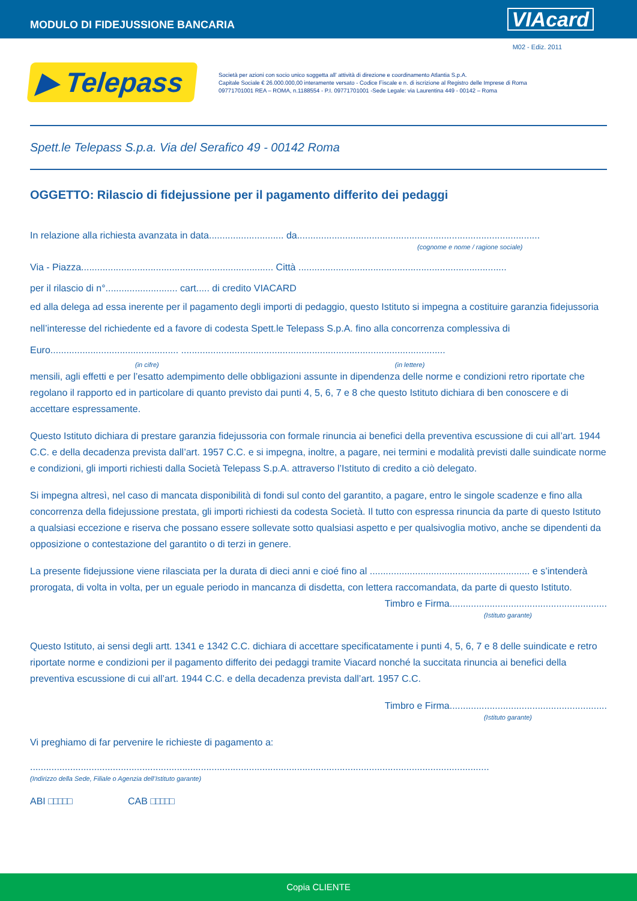MODULO DI FIDEJUSSIONE BANCARIA
VIAcard
M02 - Ediz. 2011
▶ Telepass
Società per azioni con socio unico soggetta all’ attività di direzione e coordinamento Atlantia S.p.A.
Capitale Sociale € 26.000.000,00 interamente versato - Codice Fiscale e n. di iscrizione al Registro delle Imprese di Roma
09771701001 REA – ROMA, n.1188554 - P.I. 09771701001 -Sede Legale: via Laurentina 449 - 00142 – Roma
Spett.le Telepass S.p.a. Via del Serafico 49 - 00142 Roma
OGGETTO: Rilascio di fidejussione per il pagamento differito dei pedaggi
In relazione alla richiesta avanzata in data............................ da...........................................................................................
(cognome e nome / ragione sociale)
Via - Piazza........................................................................ Città ..............................................................................
per il rilascio di n°........................... cart..... di credito VIACARD
ed alla delega ad essa inerente per il pagamento degli importi di pedaggio, questo Istituto si impegna a costituire garanzia fidejussoria nell’interesse del richiedente ed a favore di codesta Spett.le Telepass S.p.A. fino alla concorrenza complessiva di Euro................................................ ...................................................................................................
(in cifre) (in lettere)
mensili, agli effetti e per l’esatto adempimento delle obbligazioni assunte in dipendenza delle norme e condizioni retro riportate che regolano il rapporto ed in particolare di quanto previsto dai punti 4, 5, 6, 7 e 8 che questo Istituto dichiara di ben conoscere e di accettare espressamente.
Questo Istituto dichiara di prestare garanzia fidejussoria con formale rinuncia ai benefici della preventiva escussione di cui all’art. 1944 C.C. e della decadenza prevista dall’art. 1957 C.C. e si impegna, inoltre, a pagare, nei termini e modalità previsti dalle suindicate norme e condizioni, gli importi richiesti dalla Società Telepass S.p.A. attraverso l’Istituto di credito a ciò delegato.
Si impegna altresì, nel caso di mancata disponibilità di fondi sul conto del garantito, a pagare, entro le singole scadenze e fino alla concorrenza della fidejussione prestata, gli importi richiesti da codesta Società. Il tutto con espressa rinuncia da parte di questo Istituto a qualsiasi eccezione e riserva che possano essere sollevate sotto qualsiasi aspetto e per qualsivoglia motivo, anche se dipendenti da opposizione o contestazione del garantito o di terzi in genere.
La presente fidejussione viene rilasciata per la durata di dieci anni e cioé fino al ............................................................ e s’intenderà prorogata, di volta in volta, per un eguale periodo in mancanza di disdetta, con lettera raccomandata, da parte di questo Istituto.
Timbro e Firma...........................................................
(Istituto garante)
Questo Istituto, ai sensi degli artt. 1341 e 1342 C.C. dichiara di accettare specificatamente i punti 4, 5, 6, 7 e 8 delle suindicate e retro riportate norme e condizioni per il pagamento differito dei pedaggi tramite Viacard nonché la succitata rinuncia ai benefici della preventiva escussione di cui all’art. 1944 C.C. e della decadenza prevista dall’art. 1957 C.C.
Timbro e Firma...........................................................
(Istituto garante)
Vi preghiamo di far pervenire le richieste di pagamento a:
............................................................................................................................................................................
(Indirizzo della Sede, Filiale o Agenzia dell’Istituto garante)
ABI □□□□□ CAB □□□□□
Copia CLIENTE